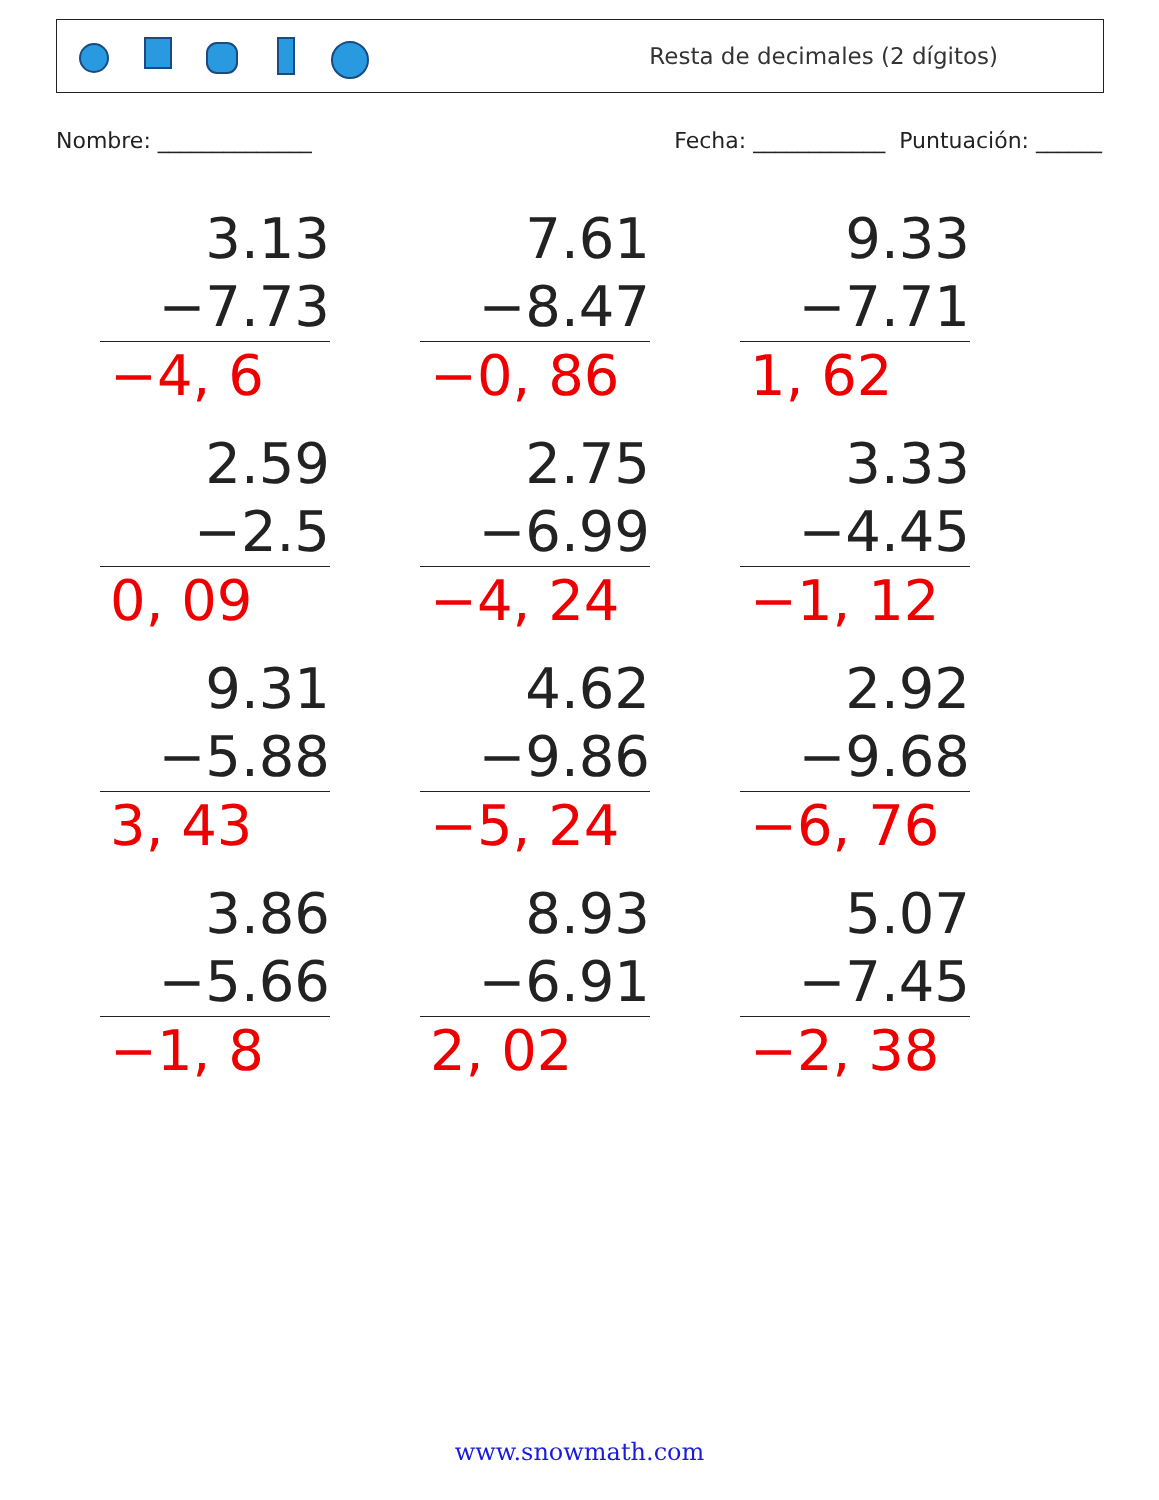Resta de decimales (2 dígitos)
Nombre: ______________ Fecha: ____________ Puntuación: ______
3.13
−7.73
−4, 6
7.61
−8.47
−0, 86
9.33
−7.71
1, 62
2.59
−2.5
0, 09
2.75
−6.99
−4, 24
3.33
−4.45
−1, 12
9.31
−5.88
3, 43
4.62
−9.86
−5, 24
2.92
−9.68
−6, 76
3.86
−5.66
−1, 8
8.93
−6.91
2, 02
5.07
−7.45
−2, 38
www.snowmath.com